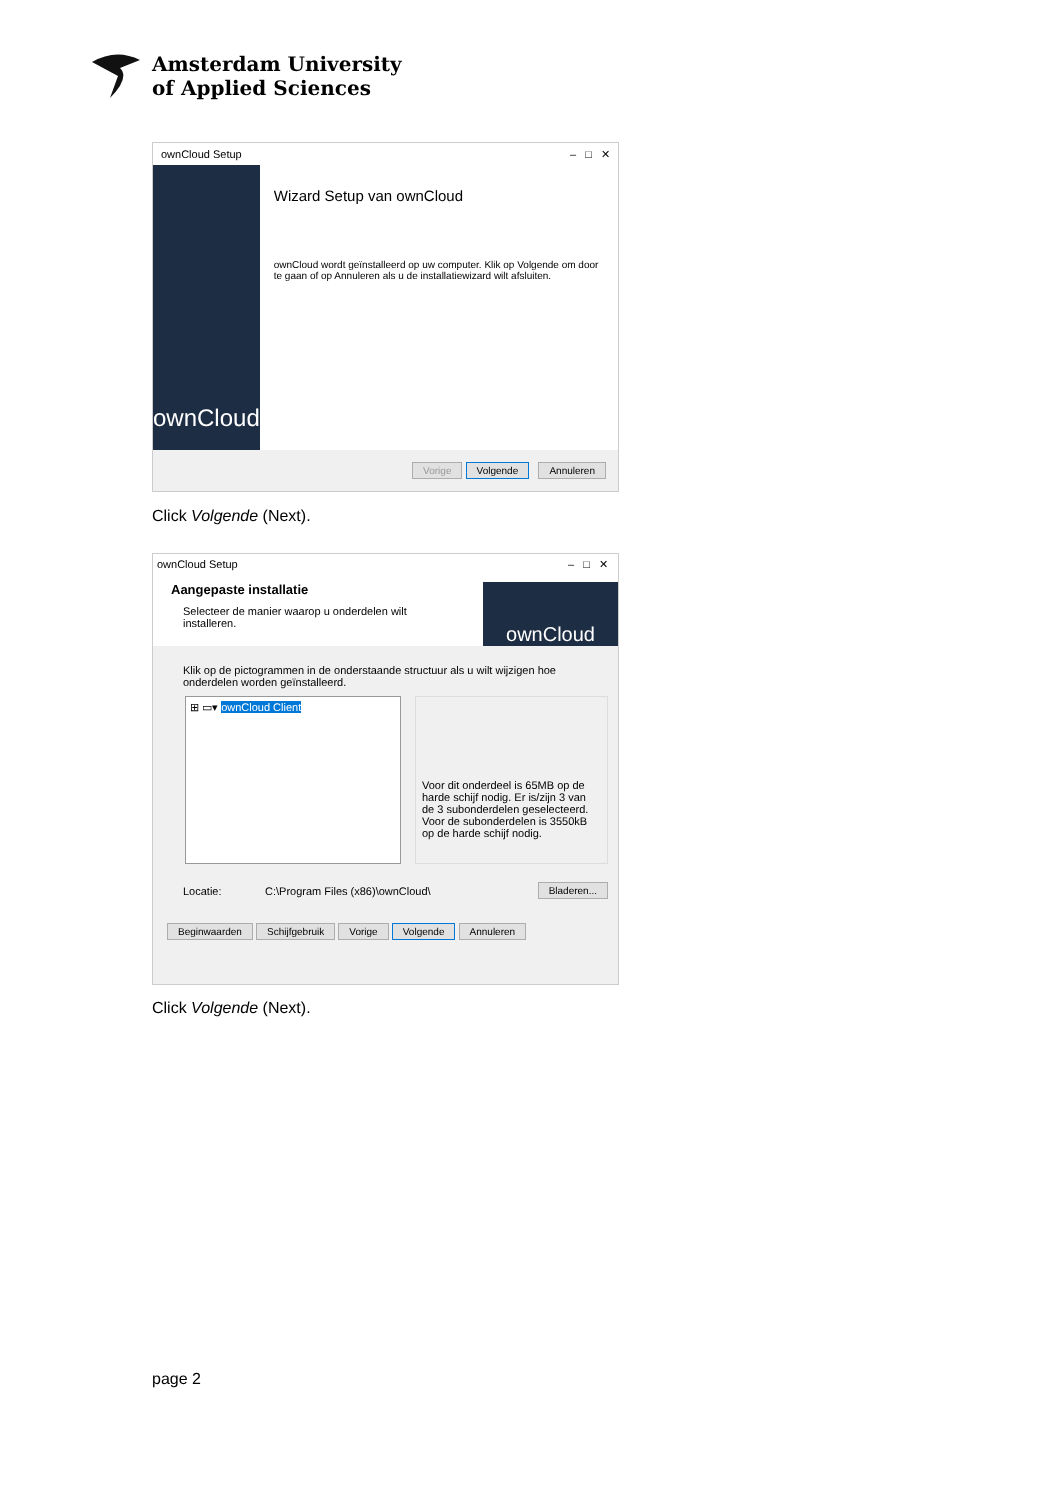Amsterdam University
of Applied Sciences
ownCloud Setup – □ ✕
ownCloud
Wizard Setup van ownCloud
ownCloud wordt geïnstalleerd op uw computer. Klik op Volgende om door te gaan of op Annuleren als u de installatiewizard wilt afsluiten.
Vorige Volgende Annuleren
Click Volgende (Next).
ownCloud Setup
Aangepaste installatie
Selecteer de manier waarop u onderdelen wilt installeren.
– □ ✕
ownCloud
Klik op de pictogrammen in de onderstaande structuur als u wilt wijzigen hoe onderdelen worden geïnstalleerd.
⊞ ▭▾ ownCloud Client
Voor dit onderdeel is 65MB op de harde schijf nodig. Er is/zijn 3 van de 3 subonderdelen geselecteerd. Voor de subonderdelen is 3550kB op de harde schijf nodig.
Locatie: C:\Program Files (x86)\ownCloud\ Bladeren...
Beginwaarden Schijfgebruik Vorige Volgende Annuleren
Click Volgende (Next).
page 2